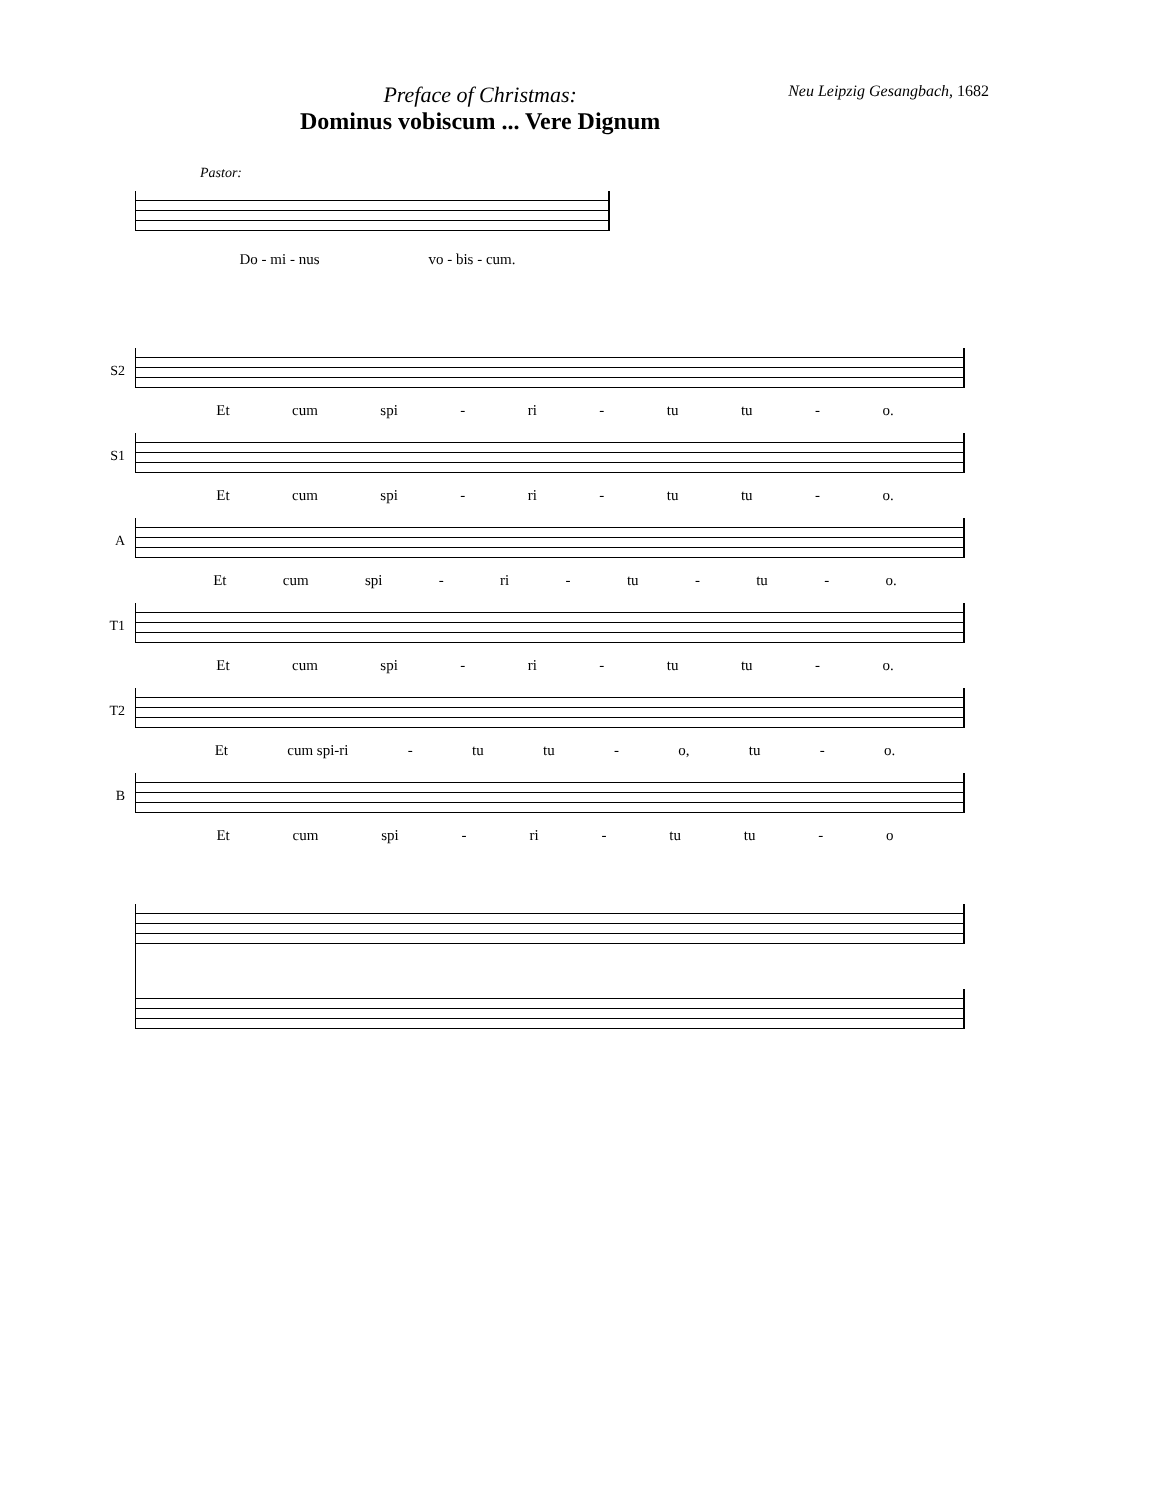Preface of Christmas:
Dominus vobiscum ... Vere Dignum
Neu Leipzig Gesangbach, 1682
Pastor:
Do - mi - nus vo - bis - cum.
S2 Et cum spi - ri - tu tu - o.
S1 Et cum spi - ri - tu tu - o.
A Et cum spi - ri - tu - tu - o.
T1 Et cum spi - ri - tu tu - o.
T2 Et cum spi-ri - tu tu - o, tu - o.
B Et cum spi - ri - tu tu - o